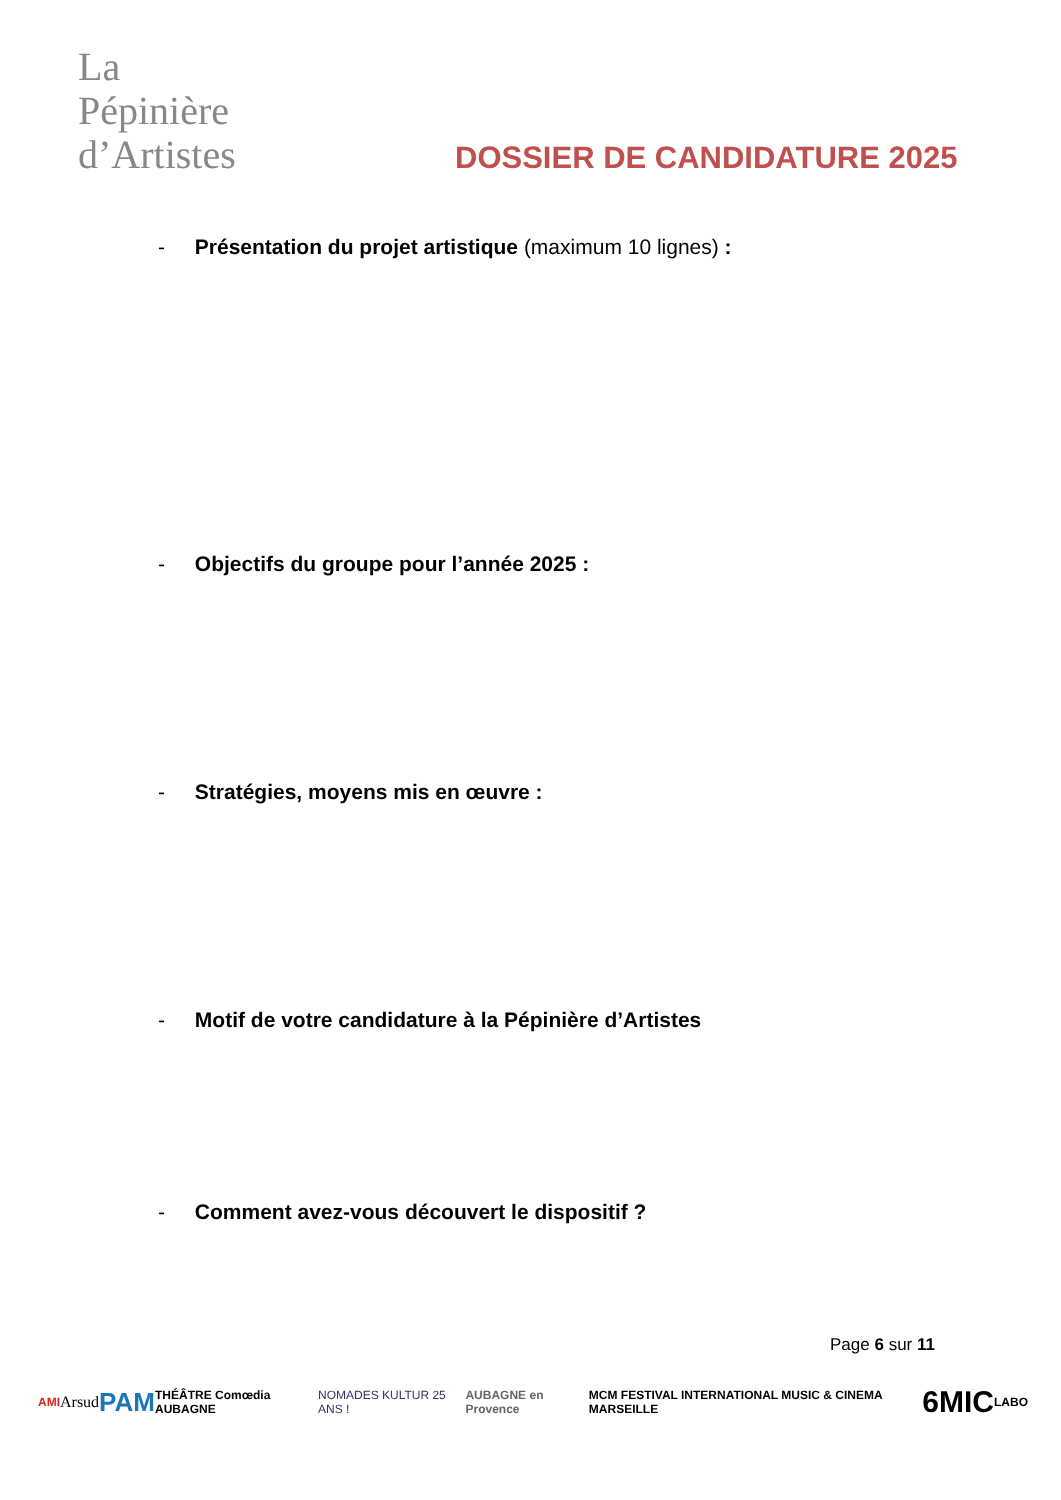La
Pépinière
d’Artistes
DOSSIER DE CANDIDATURE 2025
- Présentation du projet artistique (maximum 10 lignes) :
- Objectifs du groupe pour l’année 2025 :
- Stratégies, moyens mis en œuvre :
- Motif de votre candidature à la Pépinière d’Artistes
- Comment avez-vous découvert le dispositif ?
Page 6 sur 11
AMI Arsud PAM THÉÂTRE Comœdia AUBAGNE NOMADES KULTUR 25 ANS ! AUBAGNE en Provence MCM FESTIVAL INTERNATIONAL MUSIC & CINEMA MARSEILLE 6MIC LABO